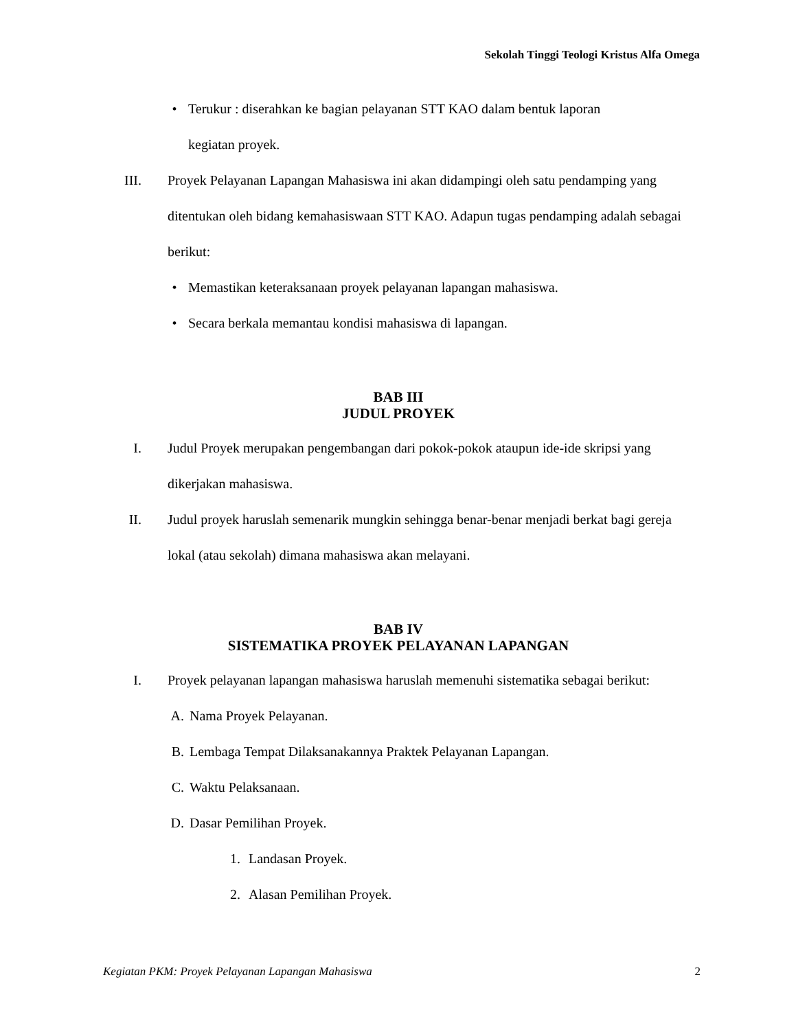Sekolah Tinggi Teologi Kristus Alfa Omega
• Terukur : diserahkan ke bagian pelayanan STT KAO dalam bentuk laporan
kegiatan proyek.
III. Proyek Pelayanan Lapangan Mahasiswa ini akan didampingi oleh satu pendamping yang ditentukan oleh bidang kemahasiswaan STT KAO. Adapun tugas pendamping adalah sebagai berikut:
• Memastikan keteraksanaan proyek pelayanan lapangan mahasiswa.
• Secara berkala memantau kondisi mahasiswa di lapangan.
BAB III
JUDUL PROYEK
I. Judul Proyek merupakan pengembangan dari pokok-pokok ataupun ide-ide skripsi yang dikerjakan mahasiswa.
II. Judul proyek haruslah semenarik mungkin sehingga benar-benar menjadi berkat bagi gereja lokal (atau sekolah) dimana mahasiswa akan melayani.
BAB IV
SISTEMATIKA PROYEK PELAYANAN LAPANGAN
I. Proyek pelayanan lapangan mahasiswa haruslah memenuhi sistematika sebagai berikut:
A. Nama Proyek Pelayanan.
B. Lembaga Tempat Dilaksanakannya Praktek Pelayanan Lapangan.
C. Waktu Pelaksanaan.
D. Dasar Pemilihan Proyek.
1. Landasan Proyek.
2. Alasan Pemilihan Proyek.
Kegiatan PKM: Proyek Pelayanan Lapangan Mahasiswa 2